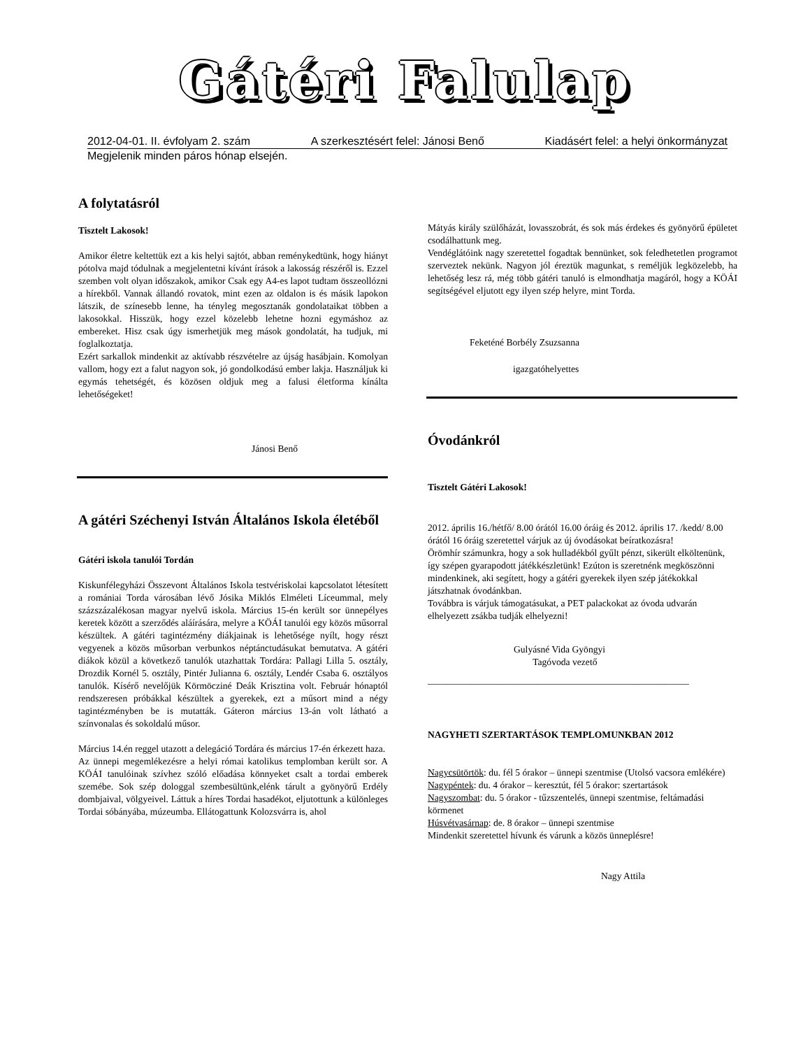Gátéri Falulap
2012-04-01. II. évfolyam 2. szám A szerkesztésért felel: Jánosi Benő Kiadásért felel: a helyi önkormányzat
Megjelenik minden páros hónap elsején.
A folytatásról
Tisztelt Lakosok!
Amikor életre keltettük ezt a kis helyi sajtót, abban reménykedtünk, hogy hiányt pótolva majd tódulnak a megjelentetni kívánt írások a lakosság részéről is. Ezzel szemben volt olyan időszakok, amikor Csak egy A4-es lapot tudtam összeollózni a hírekből. Vannak állandó rovatok, mint ezen az oldalon is és másik lapokon látszik, de színesebb lenne, ha tényleg megosztanák gondolataikat többen a lakosokkal. Hisszük, hogy ezzel közelebb lehetne hozni egymáshoz az embereket. Hisz csak úgy ismerhetjük meg mások gondolatát, ha tudjuk, mi foglalkoztatja.
Ezért sarkallok mindenkit az aktívabb részvételre az újság hasábjain. Komolyan vallom, hogy ezt a falut nagyon sok, jó gondolkodású ember lakja. Használjuk ki egymás tehetségét, és közösen oldjuk meg a falusi életforma kínálta lehetőségeket!
Jánosi Benő
A gátéri Széchenyi István Általános Iskola életéből
Gátéri iskola tanulói Tordán
Kiskunfélegyházi Összevont Általános Iskola testvériskolai kapcsolatot létesített a romániai Torda városában lévő Jósika Miklós Elméleti Líceummal, mely százszázalékosan magyar nyelvű iskola. Március 15-én került sor ünnepélyes keretek között a szerződés aláírására, melyre a KÖÁI tanulói egy közös műsorral készültek. A gátéri tagintézmény diákjainak is lehetősége nyílt, hogy részt vegyenek a közös műsorban verbunkos néptánctudásukat bemutatva. A gátéri diákok közül a következő tanulók utazhattak Tordára: Pallagi Lilla 5. osztály, Drozdik Kornél 5. osztály, Pintér Julianna 6. osztály, Lendér Csaba 6. osztályos tanulók. Kísérő nevelőjük Körmöcziné Deák Krisztina volt. Február hónaptól rendszeresen próbákkal készültek a gyerekek, ezt a műsort mind a négy tagintézményben be is mutatták. Gáteron március 13-án volt látható a színvonalas és sokoldalú műsor.
Március 14.én reggel utazott a delegáció Tordára és március 17-én érkezett haza.
Az ünnepi megemlékezésre a helyi római katolikus templomban került sor. A KÖÁI tanulóinak szívhez szóló előadása könnyeket csalt a tordai emberek szemébe. Sok szép dologgal szembesültünk,elénk tárult a gyönyörű Erdély dombjaival, völgyeivel. Láttuk a híres Tordai hasadékot, eljutottunk a különleges Tordai sóbányába, múzeumba. Ellátogattunk Kolozsvárra is, ahol
Mátyás király szülőházát, lovasszobrát, és sok más érdekes és gyönyörű épületet csodálhattunk meg.
Vendéglátóink nagy szeretettel fogadtak bennünket, sok feledhetetlen programot szerveztek nekünk. Nagyon jól éreztük magunkat, s reméljük legközelebb, ha lehetőség lesz rá, még több gátéri tanuló is elmondhatja magáról, hogy a KÖÁI segítségével eljutott egy ilyen szép helyre, mint Torda.
Feketéné Borbély Zsuzsanna
igazgatóhelyettes
Óvodánkról
Tisztelt Gátéri Lakosok!
2012. április 16./hétfő/ 8.00 órától 16.00 óráig és 2012. április 17. /kedd/ 8.00 órától 16 óráig szeretettel várjuk az új óvodásokat beíratkozásra!
Örömhír számunkra, hogy a sok hulladékból gyűlt pénzt, sikerült elköltenünk, így szépen gyarapodott játékkészletünk! Ezúton is szeretnénk megköszönni mindenkinek, aki segített, hogy a gátéri gyerekek ilyen szép játékokkal játszhatnak óvodánkban.
Továbbra is várjuk támogatásukat, a PET palackokat az óvoda udvarán elhelyezett zsákba tudják elhelyezni!
Gulyásné Vida Gyöngyi
Tagóvoda vezető
_______________________________________________________
NAGYHETI SZERTARTÁSOK TEMPLOMUNKBAN 2012
Nagycsütörtök: du. fél 5 órakor – ünnepi szentmise (Utolsó vacsora emlékére)
Nagypéntek: du. 4 órakor – keresztút, fél 5 órakor: szertartások
Nagyszombat: du. 5 órakor - tűzszentelés, ünnepi szentmise, feltámadási körmenet
Húsvétvasárnap: de. 8 órakor – ünnepi szentmise
Mindenkit szeretettel hívunk és várunk a közös ünneplésre!
Nagy Attila